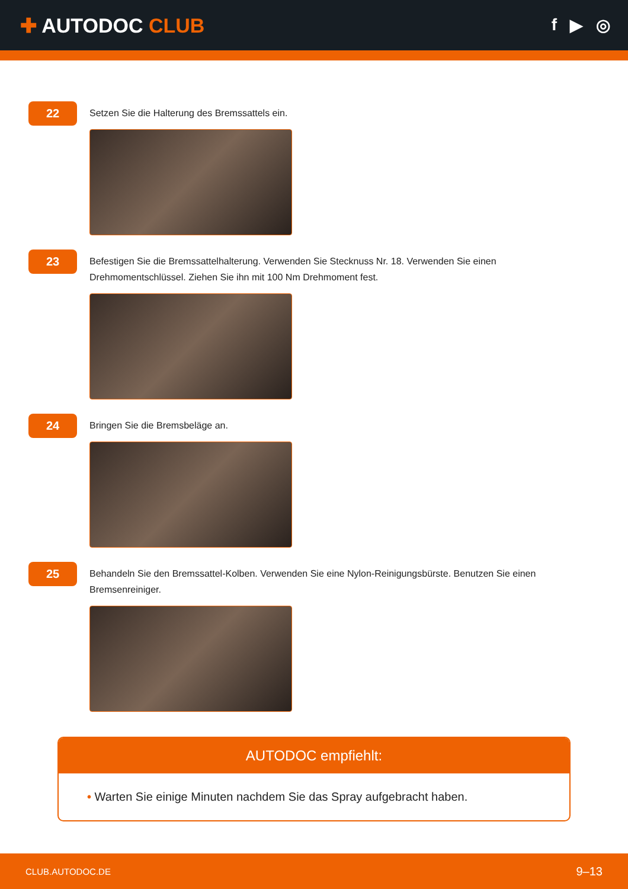✚ AUTODOC CLUB
f ▶ ◎
22
Setzen Sie die Halterung des Bremssattels ein.
23
Befestigen Sie die Bremssattelhalterung. Verwenden Sie Stecknuss Nr. 18. Verwenden Sie einen Drehmomentschlüssel. Ziehen Sie ihn mit 100 Nm Drehmoment fest.
24
Bringen Sie die Bremsbeläge an.
25
Behandeln Sie den Bremssattel-Kolben. Verwenden Sie eine Nylon-Reinigungsbürste. Benutzen Sie einen Bremsenreiniger.
AUTODOC empfiehlt:
• Warten Sie einige Minuten nachdem Sie das Spray aufgebracht haben.
CLUB.AUTODOC.DE 9–13